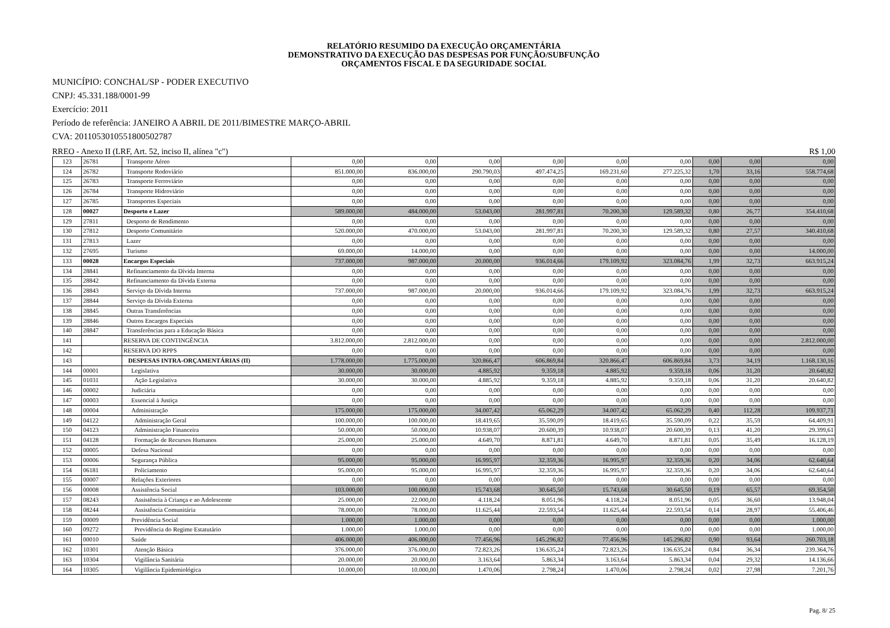RELATÓRIO RESUMIDO DA EXECUÇÃO ORÇAMENTÁRIA
DEMONSTRATIVO DA EXECUÇÃO DAS DESPESAS POR FUNÇÃO/SUBFUNÇÃO
ORÇAMENTOS FISCAL E DA SEGURIDADE SOCIAL
MUNICÍPIO: CONCHAL/SP - PODER EXECUTIVO
CNPJ: 45.331.188/0001-99
Exercício: 2011
Período de referência: JANEIRO A ABRIL DE 2011/BIMESTRE MARÇO-ABRIL
CVA: 201105301055180050278​7
RREO - Anexo II (LRF, Art. 52, inciso II, alínea "c") R$ 1,00
| 123 | 26781 | Transporte Aéreo | 0,00 | 0,00 | 0,00 | 0,00 | 0,00 | 0,00 | 0,00 | 0,00 | 0,00 |
| 124 | 26782 | Transporte Rodoviário | 851.000,00 | 836.000,00 | 290.790,03 | 497.474,25 | 169.231,60 | 277.225,32 | 1,70 | 33,16 | 558.774,68 |
| 125 | 26783 | Transporte Ferroviário | 0,00 | 0,00 | 0,00 | 0,00 | 0,00 | 0,00 | 0,00 | 0,00 | 0,00 |
| 126 | 26784 | Transporte Hidroviário | 0,00 | 0,00 | 0,00 | 0,00 | 0,00 | 0,00 | 0,00 | 0,00 | 0,00 |
| 127 | 26785 | Transportes Especiais | 0,00 | 0,00 | 0,00 | 0,00 | 0,00 | 0,00 | 0,00 | 0,00 | 0,00 |
| 128 | 00027 | Desporto e Lazer | 589.000,00 | 484.000,00 | 53.043,00 | 281.997,81 | 70.200,30 | 129.589,32 | 0,80 | 26,77 | 354.410,68 |
| 129 | 27811 | Desporto de Rendimento | 0,00 | 0,00 | 0,00 | 0,00 | 0,00 | 0,00 | 0,00 | 0,00 | 0,00 |
| 130 | 27812 | Desporto Comunitário | 520.000,00 | 470.000,00 | 53.043,00 | 281.997,81 | 70.200,30 | 129.589,32 | 0,80 | 27,57 | 340.410,68 |
| 131 | 27813 | Lazer | 0,00 | 0,00 | 0,00 | 0,00 | 0,00 | 0,00 | 0,00 | 0,00 | 0,00 |
| 132 | 27695 | Turismo | 69.000,00 | 14.000,00 | 0,00 | 0,00 | 0,00 | 0,00 | 0,00 | 0,00 | 14.000,00 |
| 133 | 00028 | Encargos Especiais | 737.000,00 | 987.000,00 | 20.000,00 | 936.014,66 | 179.109,92 | 323.084,76 | 1,99 | 32,73 | 663.915,24 |
| 134 | 28841 | Refinanciamento da Dívida Interna | 0,00 | 0,00 | 0,00 | 0,00 | 0,00 | 0,00 | 0,00 | 0,00 | 0,00 |
| 135 | 28842 | Refinanciamento da Dívida Externa | 0,00 | 0,00 | 0,00 | 0,00 | 0,00 | 0,00 | 0,00 | 0,00 | 0,00 |
| 136 | 28843 | Serviço da Dívida Interna | 737.000,00 | 987.000,00 | 20.000,00 | 936.014,66 | 179.109,92 | 323.084,76 | 1,99 | 32,73 | 663.915,24 |
| 137 | 28844 | Serviço da Dívida Externa | 0,00 | 0,00 | 0,00 | 0,00 | 0,00 | 0,00 | 0,00 | 0,00 | 0,00 |
| 138 | 28845 | Outras Transferências | 0,00 | 0,00 | 0,00 | 0,00 | 0,00 | 0,00 | 0,00 | 0,00 | 0,00 |
| 139 | 28846 | Outros Encargos Especiais | 0,00 | 0,00 | 0,00 | 0,00 | 0,00 | 0,00 | 0,00 | 0,00 | 0,00 |
| 140 | 28847 | Transferências para a Educação Básica | 0,00 | 0,00 | 0,00 | 0,00 | 0,00 | 0,00 | 0,00 | 0,00 | 0,00 |
| 141 | | RESERVA DE CONTINGÊNCIA | 3.812.000,00 | 2.812.000,00 | 0,00 | 0,00 | 0,00 | 0,00 | 0,00 | 0,00 | 2.812.000,00 |
| 142 | | RESERVA DO RPPS | 0,00 | 0,00 | 0,00 | 0,00 | 0,00 | 0,00 | 0,00 | 0,00 | 0,00 |
| 143 | | DESPESAS INTRA-ORÇAMENTÁRIAS (II) | 1.778.000,00 | 1.775.000,00 | 320.866,47 | 606.869,84 | 320.866,47 | 606.869,84 | 3,73 | 34,19 | 1.168.130,16 |
| 144 | 00001 | Legislativa | 30.000,00 | 30.000,00 | 4.885,92 | 9.359,18 | 4.885,92 | 9.359,18 | 0,06 | 31,20 | 20.640,82 |
| 145 | 01031 | Ação Legislativa | 30.000,00 | 30.000,00 | 4.885,92 | 9.359,18 | 4.885,92 | 9.359,18 | 0,06 | 31,20 | 20.640,82 |
| 146 | 00002 | Judiciária | 0,00 | 0,00 | 0,00 | 0,00 | 0,00 | 0,00 | 0,00 | 0,00 | 0,00 |
| 147 | 00003 | Essencial à Justiça | 0,00 | 0,00 | 0,00 | 0,00 | 0,00 | 0,00 | 0,00 | 0,00 | 0,00 |
| 148 | 00004 | Administração | 175.000,00 | 175.000,00 | 34.007,42 | 65.062,29 | 34.007,42 | 65.062,29 | 0,40 | 112,28 | 109.937,71 |
| 149 | 04122 | Administração Geral | 100.000,00 | 100.000,00 | 18.419,65 | 35.590,09 | 18.419,65 | 35.590,09 | 0,22 | 35,59 | 64.409,91 |
| 150 | 04123 | Administração Financeira | 50.000,00 | 50.000,00 | 10.938,07 | 20.600,39 | 10.938,07 | 20.600,39 | 0,13 | 41,20 | 29.399,61 |
| 151 | 04128 | Formação de Recursos Humanos | 25.000,00 | 25.000,00 | 4.649,70 | 8.871,81 | 4.649,70 | 8.871,81 | 0,05 | 35,49 | 16.128,19 |
| 152 | 00005 | Defesa Nacional | 0,00 | 0,00 | 0,00 | 0,00 | 0,00 | 0,00 | 0,00 | 0,00 | 0,00 |
| 153 | 00006 | Segurança Pública | 95.000,00 | 95.000,00 | 16.995,97 | 32.359,36 | 16.995,97 | 32.359,36 | 0,20 | 34,06 | 62.640,64 |
| 154 | 06181 | Policiamento | 95.000,00 | 95.000,00 | 16.995,97 | 32.359,36 | 16.995,97 | 32.359,36 | 0,20 | 34,06 | 62.640,64 |
| 155 | 00007 | Relações Exteriores | 0,00 | 0,00 | 0,00 | 0,00 | 0,00 | 0,00 | 0,00 | 0,00 | 0,00 |
| 156 | 00008 | Assistência Social | 103.000,00 | 100.000,00 | 15.743,68 | 30.645,50 | 15.743,68 | 30.645,50 | 0,19 | 65,57 | 69.354,50 |
| 157 | 08243 | Assistência à Criança e ao Adolescente | 25.000,00 | 22.000,00 | 4.118,24 | 8.051,96 | 4.118,24 | 8.051,96 | 0,05 | 36,60 | 13.948,04 |
| 158 | 08244 | Assistência Comunitária | 78.000,00 | 78.000,00 | 11.625,44 | 22.593,54 | 11.625,44 | 22.593,54 | 0,14 | 28,97 | 55.406,46 |
| 159 | 00009 | Previdência Social | 1.000,00 | 1.000,00 | 0,00 | 0,00 | 0,00 | 0,00 | 0,00 | 0,00 | 1.000,00 |
| 160 | 09272 | Previdência do Regime Estatutário | 1.000,00 | 1.000,00 | 0,00 | 0,00 | 0,00 | 0,00 | 0,00 | 0,00 | 1.000,00 |
| 161 | 00010 | Saúde | 406.000,00 | 406.000,00 | 77.456,96 | 145.296,82 | 77.456,96 | 145.296,82 | 0,90 | 93,64 | 260.703,18 |
| 162 | 10301 | Atenção Básica | 376.000,00 | 376.000,00 | 72.823,26 | 136.635,24 | 72.823,26 | 136.635,24 | 0,84 | 36,34 | 239.364,76 |
| 163 | 10304 | Vigilância Sanitária | 20.000,00 | 20.000,00 | 3.163,64 | 5.863,34 | 3.163,64 | 5.863,34 | 0,04 | 29,32 | 14.136,66 |
| 164 | 10305 | Vigilância Epidemiológica | 10.000,00 | 10.000,00 | 1.470,06 | 2.798,24 | 1.470,06 | 2.798,24 | 0,02 | 27,98 | 7.201,76 |
Pag. 8/ 25